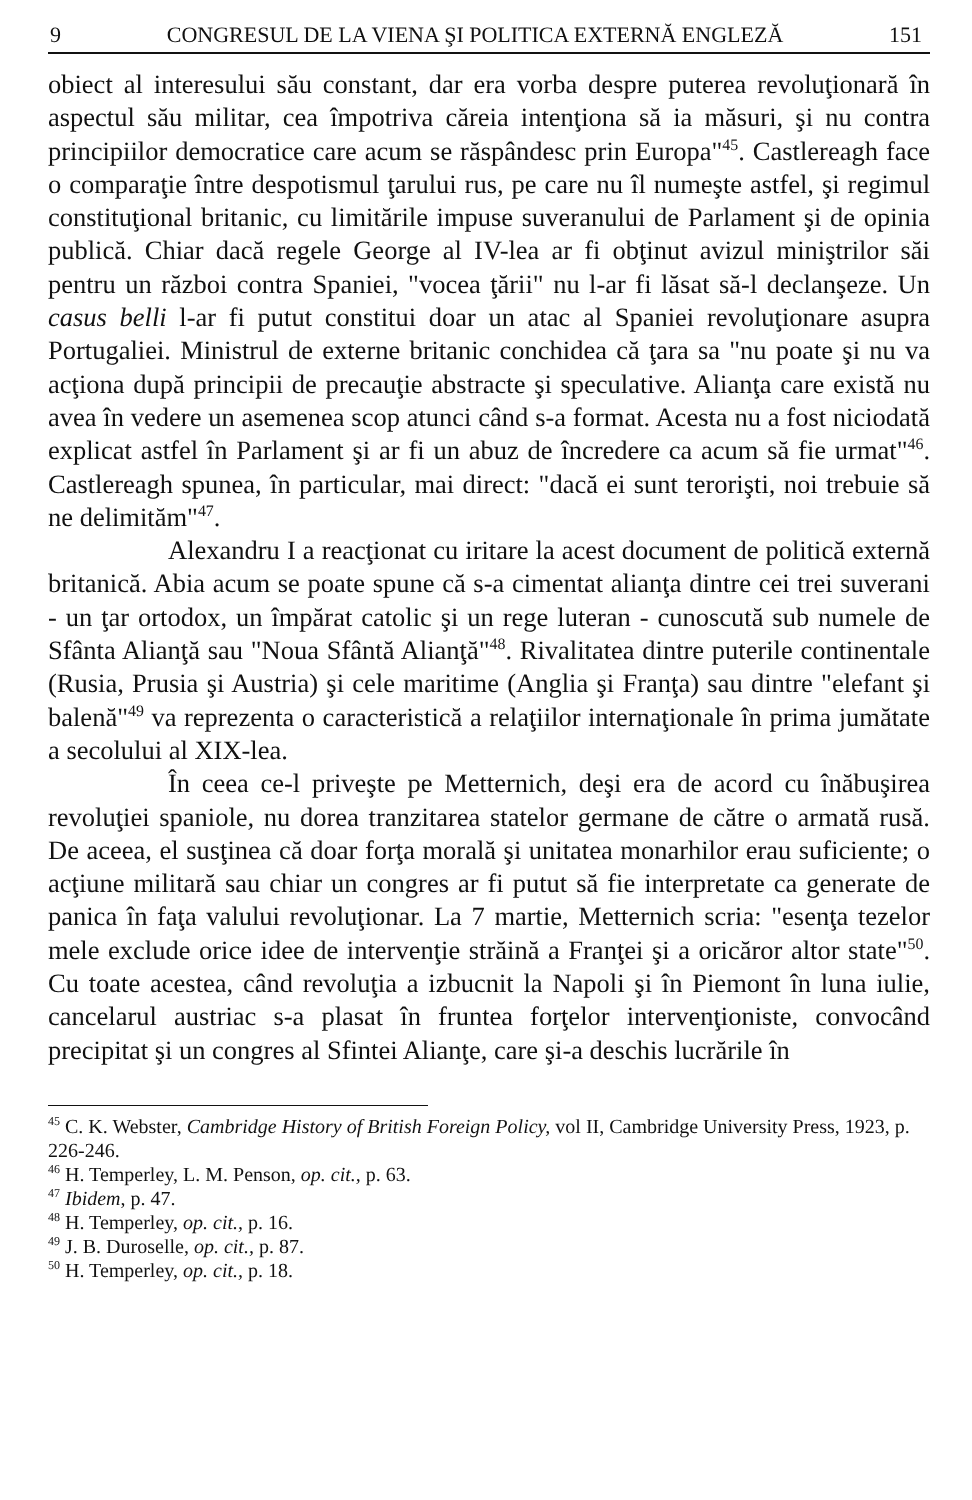9 CONGRESUL DE LA VIENA ŞI POLITICA EXTERNĂ ENGLEZĂ 151
obiect al interesului său constant, dar era vorba despre puterea revoluţionară în aspectul său militar, cea împotriva căreia intenţiona să ia măsuri, şi nu contra principiilor democratice care acum se răspândesc prin Europa"<sup>45</sup>. Castlereagh face o comparaţie între despotismul ţarului rus, pe care nu îl numeşte astfel, şi regimul constituţional britanic, cu limitările impuse suveranului de Parlament şi de opinia publică. Chiar dacă regele George al IV-lea ar fi obţinut avizul miniştrilor săi pentru un război contra Spaniei, "vocea ţării" nu l-ar fi lăsat să-l declanşeze. Un casus belli l-ar fi putut constitui doar un atac al Spaniei revoluţionare asupra Portugaliei. Ministrul de externe britanic conchidea că ţara sa "nu poate şi nu va acţiona după principii de precauţie abstracte şi speculative. Alianţa care există nu avea în vedere un asemenea scop atunci când s-a format. Acesta nu a fost niciodată explicat astfel în Parlament şi ar fi un abuz de încredere ca acum să fie urmat"<sup>46</sup>. Castlereagh spunea, în particular, mai direct: "dacă ei sunt terorişti, noi trebuie să ne delimităm"<sup>47</sup>.
Alexandru I a reacţionat cu iritare la acest document de politică externă britanică. Abia acum se poate spune că s-a cimentat alianţa dintre cei trei suverani - un ţar ortodox, un împărat catolic şi un rege luteran - cunoscută sub numele de Sfânta Alianţă sau "Noua Sfântă Alianţă"<sup>48</sup>. Rivalitatea dintre puterile continentale (Rusia, Prusia şi Austria) şi cele maritime (Anglia şi Franţa) sau dintre "elefant şi balenă"<sup>49</sup> va reprezenta o caracteristică a relaţiilor internaţionale în prima jumătate a secolului al XIX-lea.
În ceea ce-l priveşte pe Metternich, deşi era de acord cu înăbuşirea revoluţiei spaniole, nu dorea tranzitarea statelor germane de către o armată rusă. De aceea, el susţinea că doar forţa morală şi unitatea monarhilor erau suficiente; o acţiune militară sau chiar un congres ar fi putut să fie interpretate ca generate de panica în faţa valului revoluţionar. La 7 martie, Metternich scria: "esenţa tezelor mele exclude orice idee de intervenţie străină a Franţei şi a oricăror altor state"<sup>50</sup>. Cu toate acestea, când revoluţia a izbucnit la Napoli şi în Piemont în luna iulie, cancelarul austriac s-a plasat în fruntea forţelor intervenţioniste, convocând precipitat şi un congres al Sfintei Alianţe, care şi-a deschis lucrările în
<sup>45</sup> C. K. Webster, Cambridge History of British Foreign Policy, vol II, Cambridge University Press, 1923, p. 226-246.
<sup>46</sup> H. Temperley, L. M. Penson, op. cit., p. 63.
<sup>47</sup> Ibidem, p. 47.
<sup>48</sup> H. Temperley, op. cit., p. 16.
<sup>49</sup> J. B. Duroselle, op. cit., p. 87.
<sup>50</sup> H. Temperley, op. cit., p. 18.